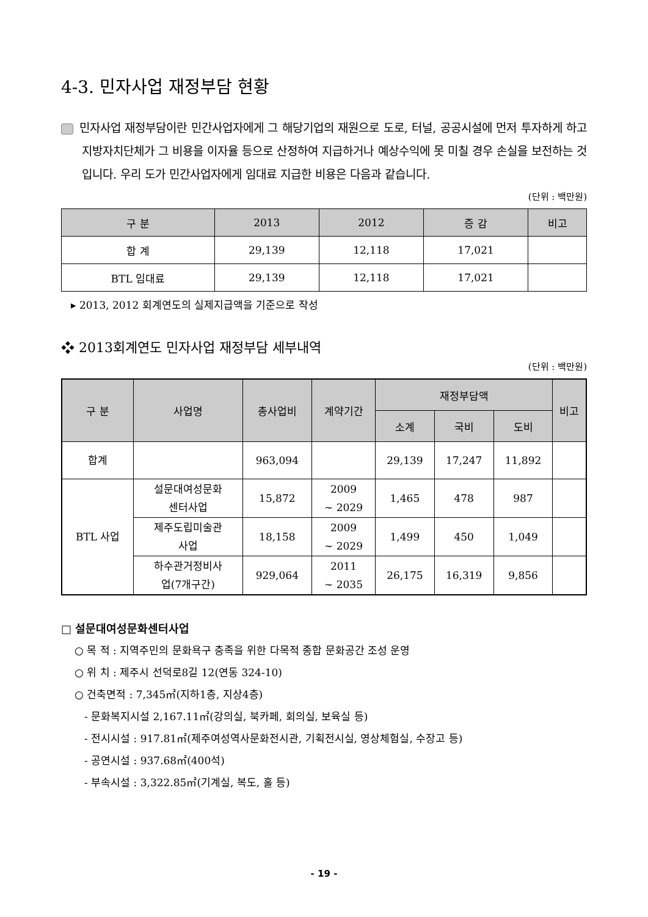4-3. 민자사업 재정부담 현황
민자사업 재정부담이란 민간사업자에게 그 해당기업의 재원으로 도로, 터널, 공공시설에 먼저 투자하게 하고 지방자치단체가 그 비용을 이자율 등으로 산정하여 지급하거나 예상수익에 못 미칠 경우 손실을 보전하는 것입니다. 우리 도가 민간사업자에게 임대료 지급한 비용은 다음과 같습니다.
(단위 : 백만원)
| 구 분 | 2013 | 2012 | 증 감 | 비고 |
| --- | --- | --- | --- | --- |
| 합 계 | 29,139 | 12,118 | 17,021 | |
| BTL 임대료 | 29,139 | 12,118 | 17,021 | |
▸ 2013, 2012 회계연도의 실제지급액을 기준으로 작성
❖ 2013회계연도 민자사업 재정부담 세부내역
(단위 : 백만원)
| 구 분 | 사업명 | 총사업비 | 계약기간 | 재정부담액 | | | 비고 |
| --- | --- | --- | --- | --- | --- | --- | --- |
| | | | | 소계 | 국비 | 도비 | |
| 합계 | | 963,094 | | 29,139 | 17,247 | 11,892 | |
| BTL 사업 | 설문대여성문화 센터사업 | 15,872 | 2009 ~ 2029 | 1,465 | 478 | 987 | |
| | 제주도립미술관 사업 | 18,158 | 2009 ~ 2029 | 1,499 | 450 | 1,049 | |
| | 하수관거정비사 업(7개구간) | 929,064 | 2011 ~ 2035 | 26,175 | 16,319 | 9,856 | |
□ 설문대여성문화센터사업
○ 목 적 : 지역주민의 문화욕구 충족을 위한 다목적 종합 문화공간 조성 운영
○ 위 치 : 제주시 선덕로8길 12(연동 324-10)
○ 건축면적 : 7,345㎡(지하1층, 지상4층)
- 문화복지시설 2,167.11㎡(강의실, 북카페, 회의실, 보육실 등)
- 전시시설 : 917.81㎡(제주여성역사문화전시관, 기획전시실, 영상체험실, 수장고 등)
- 공연시설 : 937.68㎡(400석)
- 부속시설 : 3,322.85㎡(기계실, 복도, 홀 등)
- 19 -